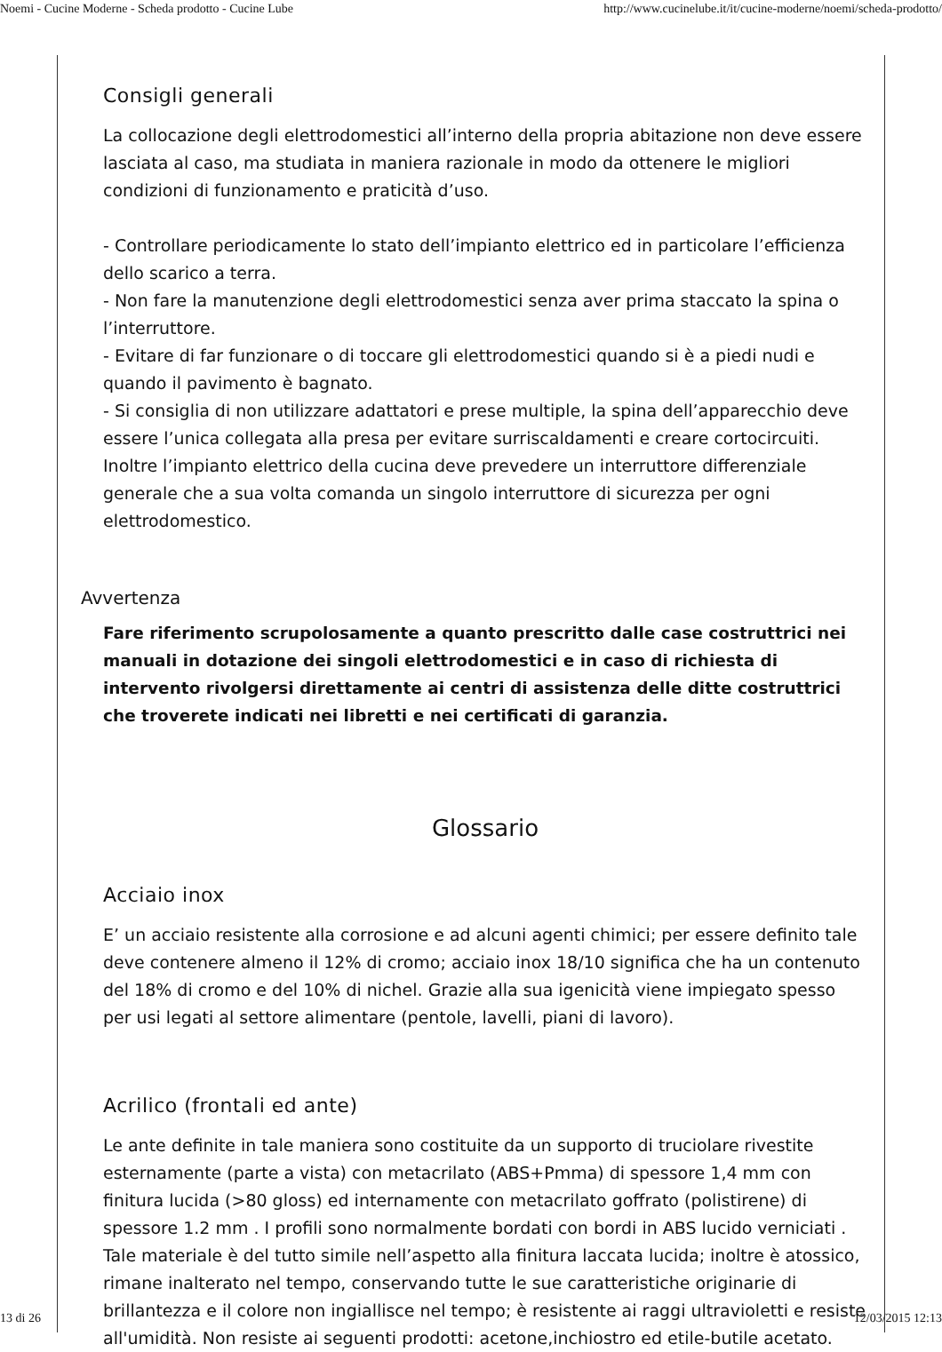Noemi - Cucine Moderne - Scheda prodotto - Cucine Lube http://www.cucinelube.it/it/cucine-moderne/noemi/scheda-prodotto/
Consigli generali
La collocazione degli elettrodomestici all’interno della propria abitazione non deve essere lasciata al caso, ma studiata in maniera razionale in modo da ottenere le migliori condizioni di funzionamento e praticità d’uso.
- Controllare periodicamente lo stato dell’impianto elettrico ed in particolare l’efficienza dello scarico a terra.
- Non fare la manutenzione degli elettrodomestici senza aver prima staccato la spina o l’interruttore.
- Evitare di far funzionare o di toccare gli elettrodomestici quando si è a piedi nudi e quando il pavimento è bagnato.
- Si consiglia di non utilizzare adattatori e prese multiple, la spina dell’apparecchio deve essere l’unica collegata alla presa per evitare surriscaldamenti e creare cortocircuiti. Inoltre l’impianto elettrico della cucina deve prevedere un interruttore differenziale generale che a sua volta comanda un singolo interruttore di sicurezza per ogni elettrodomestico.
Avvertenza
Fare riferimento scrupolosamente a quanto prescritto dalle case costruttrici nei manuali in dotazione dei singoli elettrodomestici e in caso di richiesta di intervento rivolgersi direttamente ai centri di assistenza delle ditte costruttrici che troverete indicati nei libretti e nei certificati di garanzia.
Glossario
Acciaio inox
E’ un acciaio resistente alla corrosione e ad alcuni agenti chimici; per essere definito tale deve contenere almeno il 12% di cromo; acciaio inox 18/10 significa che ha un contenuto del 18% di cromo e del 10% di nichel. Grazie alla sua igenicità viene impiegato spesso per usi legati al settore alimentare (pentole, lavelli, piani di lavoro).
Acrilico (frontali ed ante)
Le ante definite in tale maniera sono costituite da un supporto di truciolare rivestite esternamente (parte a vista) con metacrilato (ABS+Pmma) di spessore 1,4 mm con finitura lucida (>80 gloss) ed internamente con metacrilato goffrato (polistirene) di spessore 1.2 mm . I profili sono normalmente bordati con bordi in ABS lucido verniciati . Tale materiale è del tutto simile nell’aspetto alla finitura laccata lucida; inoltre è atossico, rimane inalterato nel tempo, conservando tutte le sue caratteristiche originarie di brillantezza e il colore non ingiallisce nel tempo; è resistente ai raggi ultravioletti e resiste all'umidità. Non resiste ai seguenti prodotti: acetone,inchiostro ed etile-butile acetato.
13 di 26 12/03/2015 12:13